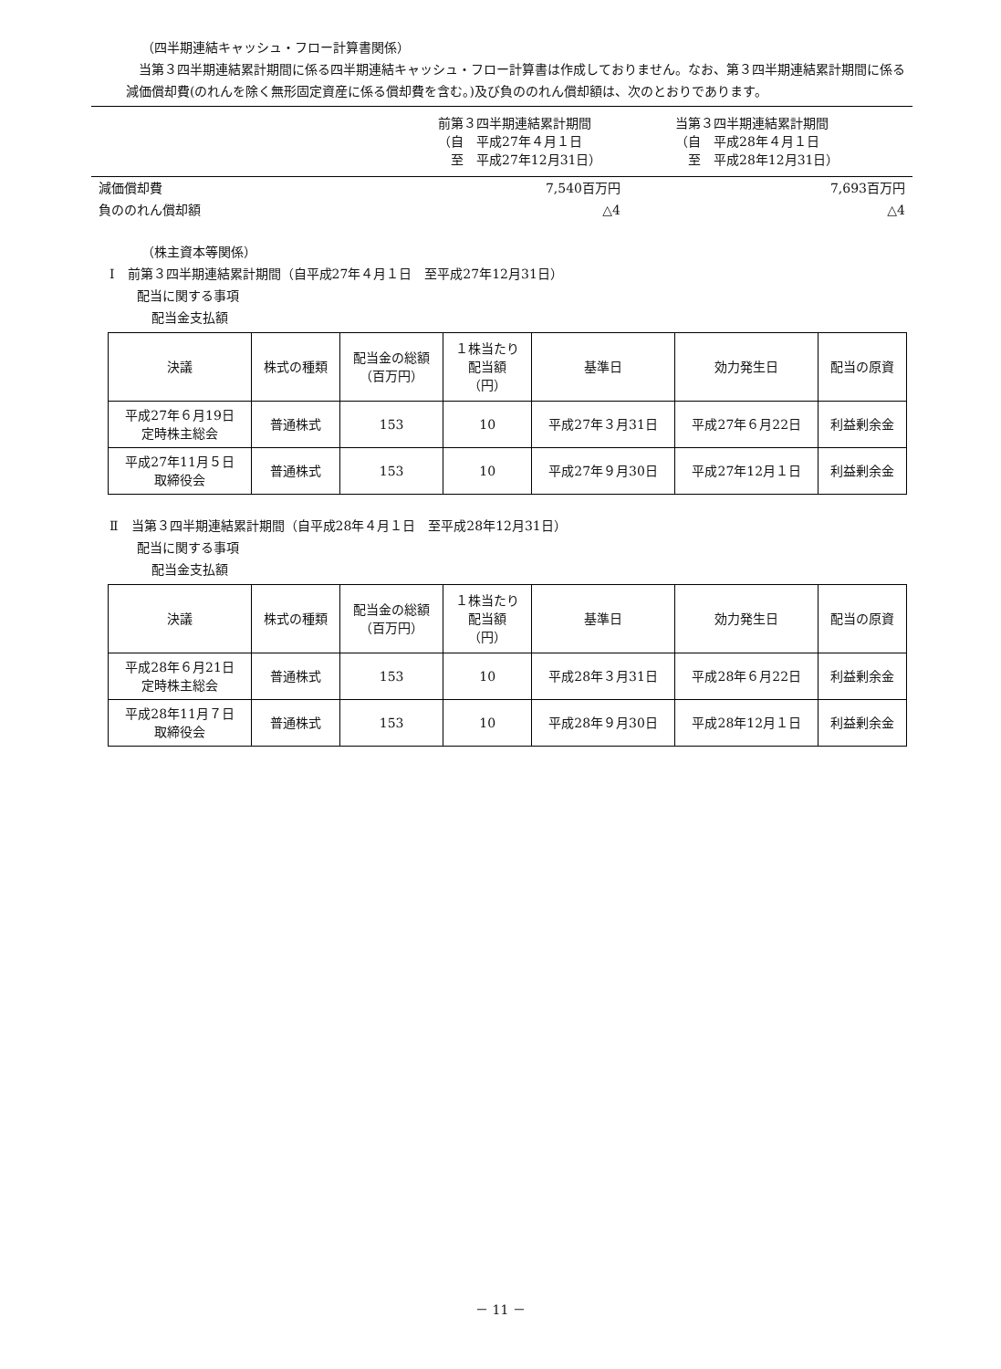（四半期連結キャッシュ・フロー計算書関係）
　当第３四半期連結累計期間に係る四半期連結キャッシュ・フロー計算書は作成しておりません。なお、第３四半期連結累計期間に係る減価償却費(のれんを除く無形固定資産に係る償却費を含む。)及び負ののれん償却額は、次のとおりであります。
| | 前第３四半期連結累計期間 （自 平成27年４月１日 至 平成27年12月31日） | 当第３四半期連結累計期間 （自 平成28年４月１日 至 平成28年12月31日） |
| --- | --- | --- |
| 減価償却費 | 7,540百万円 | 7,693百万円 |
| 負ののれん償却額 | △4 | △4 |
（株主資本等関係）
Ⅰ　前第３四半期連結累計期間（自平成27年４月１日　至平成27年12月31日）
配当に関する事項
配当金支払額
| 決議 | 株式の種類 | 配当金の総額 （百万円） | １株当たり 配当額 （円） | 基準日 | 効力発生日 | 配当の原資 |
| --- | --- | --- | --- | --- | --- | --- |
| 平成27年６月19日 定時株主総会 | 普通株式 | 153 | 10 | 平成27年３月31日 | 平成27年６月22日 | 利益剰余金 |
| 平成27年11月５日 取締役会 | 普通株式 | 153 | 10 | 平成27年９月30日 | 平成27年12月１日 | 利益剰余金 |
Ⅱ　当第３四半期連結累計期間（自平成28年４月１日　至平成28年12月31日）
配当に関する事項
配当金支払額
| 決議 | 株式の種類 | 配当金の総額 （百万円） | １株当たり 配当額 （円） | 基準日 | 効力発生日 | 配当の原資 |
| --- | --- | --- | --- | --- | --- | --- |
| 平成28年６月21日 定時株主総会 | 普通株式 | 153 | 10 | 平成28年３月31日 | 平成28年６月22日 | 利益剰余金 |
| 平成28年11月７日 取締役会 | 普通株式 | 153 | 10 | 平成28年９月30日 | 平成28年12月１日 | 利益剰余金 |
－ 11 －